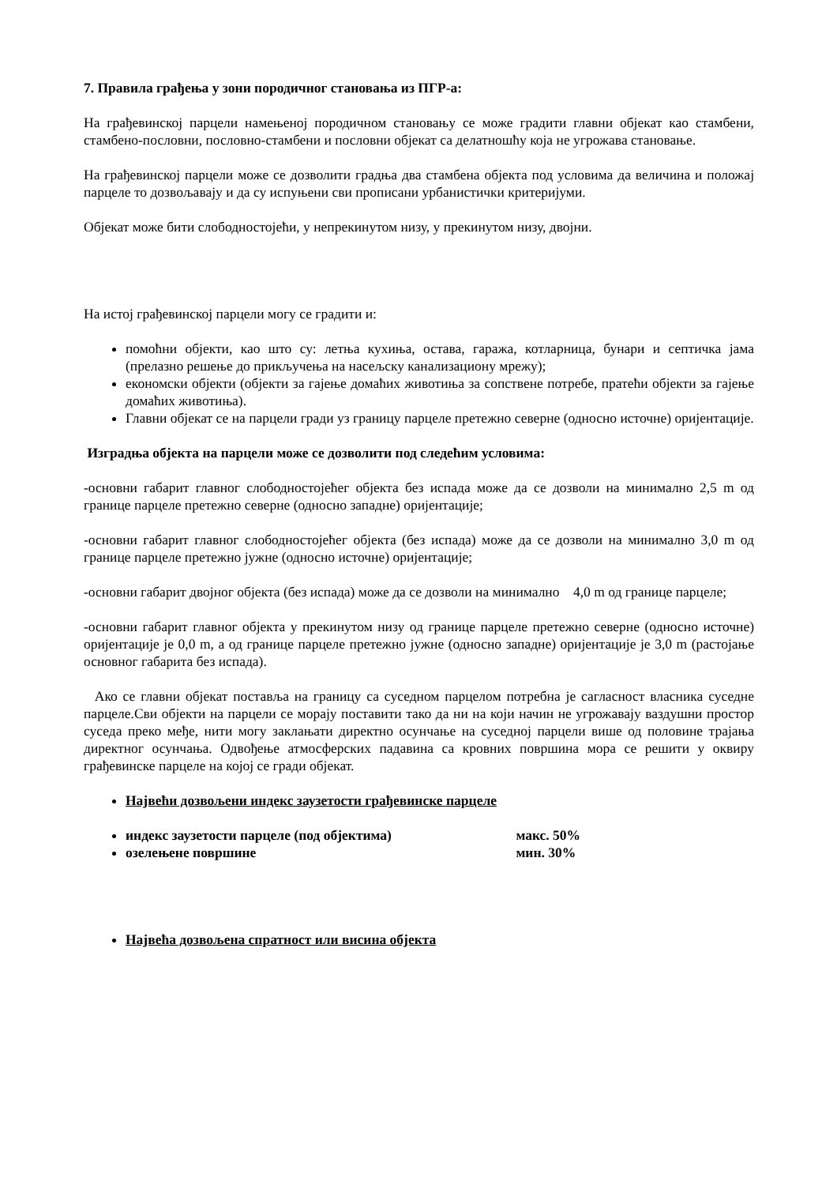7. Правила грађења у зони породичног становања из ПГР-а:
На грађевинској парцели намењеној породичном становању се може градити главни објекат као стамбени, стамбено-пословни, пословно-стамбени и пословни објекат са делатношћу која не угрожава становање.
На грађевинској парцели може се дозволити градња два стамбена објекта под условима да величина и положај парцеле то дозвољавају и да су испуњени сви прописани урбанистички критеријуми.
Објекат може бити слободностојећи, у непрекинутом низу, у прекинутом низу, двојни.
На истој грађевинској парцели могу се градити и:
помоћни објекти, као што су: летња кухиња, остава, гаража, котларница, бунари и септичка јама (прелазно решење до прикључења на насељску канализациону мрежу);
економски објекти (објекти за гајење домаћих животиња за сопствене потребе, пратећи објекти за гајење домаћих животиња).
Главни објекат се на парцели гради уз границу парцеле претежно северне (односно источне) оријентације.
Изградња објекта на парцели може се дозволити под следећим условима:
-основни габарит главног слободностојећег објекта без испада може да се дозволи на минимално 2,5 m од границе парцеле претежно северне (односно западне) оријентације;
-основни габарит главног слободностојећег објекта (без испада) може да се дозволи на минимално 3,0 m од границе парцеле претежно јужне (односно источне) оријентације;
-основни габарит двојног објекта (без испада) може да се дозволи на минимално 4,0 m од границе парцеле;
-основни габарит главног објекта у прекинутом низу од границе парцеле претежно северне (односно источне) оријентације је 0,0 m, а од границе парцеле претежно јужне (односно западне) оријентације је 3,0 m (растојање основног габарита без испада).
Ако се главни објекат поставља на границу са суседном парцелом потребна је сагласност власника суседне парцеле.Сви објекти на парцели се морају поставити тако да ни на који начин не угрожавају ваздушни простор суседа преко међе, нити могу заклањати директно осунчање на суседној парцели више од половине трајања директног осунчања. Одвођење атмосферских падавина са кровних површина мора се решити у оквиру грађевинске парцеле на којој се гради објекат.
Највећи дозвољени индекс заузетости грађевинске парцеле
индекс заузетости парцеле (под објектима) макс. 50%
озелењене површине мин. 30%
Највећа дозвољена спратност или висина објекта